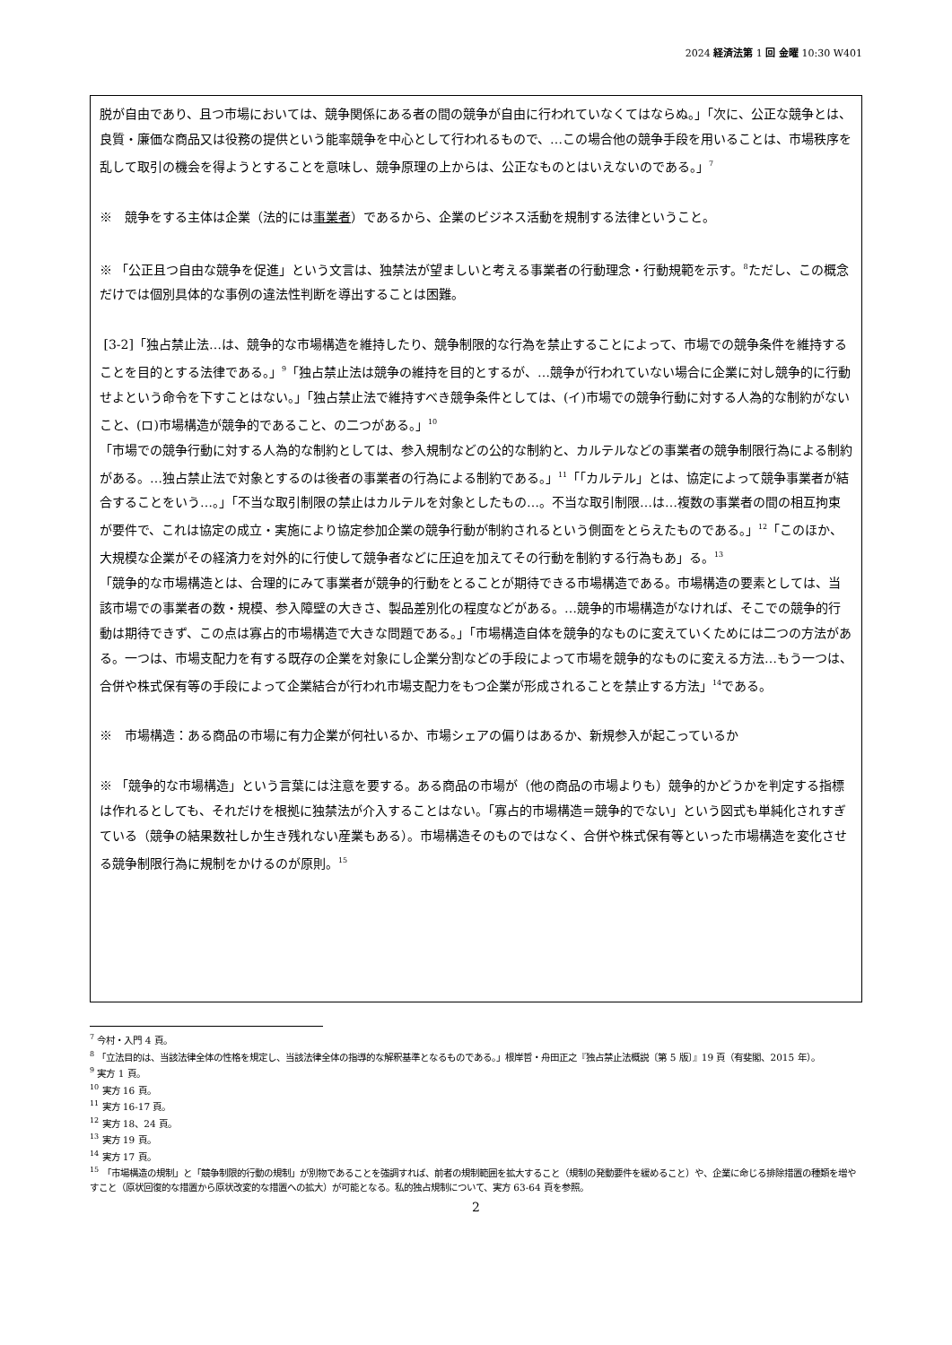2024 経済法第 1 回 金曜 10:30 W401
脱が自由であり、且つ市場においては、競争関係にある者の間の競争が自由に行われていなくてはならぬ。」「次に、公正な競争とは、良質・廉価な商品又は役務の提供という能率競争を中心として行われるもので、…この場合他の競争手段を用いることは、市場秩序を乱して取引の機会を得ようとすることを意味し、競争原理の上からは、公正なものとはいえないのである。」<sup>7</sup>
※　競争をする主体は企業（法的には事業者）であるから、企業のビジネス活動を規制する法律ということ。
※ 「公正且つ自由な競争を促進」という文言は、独禁法が望ましいと考える事業者の行動理念・行動規範を示す。<sup>8</sup>ただし、この概念だけでは個別具体的な事例の違法性判断を導出することは困難。
[3-2]「独占禁止法…は、競争的な市場構造を維持したり、競争制限的な行為を禁止することによって、市場での競争条件を維持することを目的とする法律である。」<sup>9</sup>「独占禁止法は競争の維持を目的とするが、…競争が行われていない場合に企業に対し競争的に行動せよという命令を下すことはない。」「独占禁止法で維持すべき競争条件としては、(イ)市場での競争行動に対する人為的な制約がないこと、(ロ)市場構造が競争的であること、の二つがある。」<sup>10</sup>
「市場での競争行動に対する人為的な制約としては、参入規制などの公的な制約と、カルテルなどの事業者の競争制限行為による制約がある。…独占禁止法で対象とするのは後者の事業者の行為による制約である。」<sup>11</sup>「「カルテル」とは、協定によって競争事業者が結合することをいう…。」「不当な取引制限の禁止はカルテルを対象としたもの…。不当な取引制限…は…複数の事業者の間の相互拘束が要件で、これは協定の成立・実施により協定参加企業の競争行動が制約されるという側面をとらえたものである。」<sup>12</sup>「このほか、大規模な企業がその経済力を対外的に行使して競争者などに圧迫を加えてその行動を制約する行為もあ」る。<sup>13</sup>
「競争的な市場構造とは、合理的にみて事業者が競争的行動をとることが期待できる市場構造である。市場構造の要素としては、当該市場での事業者の数・規模、参入障壁の大きさ、製品差別化の程度などがある。…競争的市場構造がなければ、そこでの競争的行動は期待できず、この点は寡占的市場構造で大きな問題である。」「市場構造自体を競争的なものに変えていくためには二つの方法がある。一つは、市場支配力を有する既存の企業を対象にし企業分割などの手段によって市場を競争的なものに変える方法…もう一つは、合併や株式保有等の手段によって企業結合が行われ市場支配力をもつ企業が形成されることを禁止する方法」<sup>14</sup>である。
※　市場構造：ある商品の市場に有力企業が何社いるか、市場シェアの偏りはあるか、新規参入が起こっているか
※ 「競争的な市場構造」という言葉には注意を要する。ある商品の市場が（他の商品の市場よりも）競争的かどうかを判定する指標は作れるとしても、それだけを根拠に独禁法が介入することはない。「寡占的市場構造＝競争的でない」という図式も単純化されすぎている（競争の結果数社しか生き残れない産業もある）。市場構造そのものではなく、合併や株式保有等といった市場構造を変化させる競争制限行為に規制をかけるのが原則。<sup>15</sup>
<sup>7</sup> 今村・入門 4 頁。
<sup>8</sup> 「立法目的は、当該法律全体の性格を規定し、当該法律全体の指導的な解釈基準となるものである。」根岸哲・舟田正之『独占禁止法概説〔第 5 版〕』19 頁（有斐閣、2015 年）。
<sup>9</sup> 実方 1 頁。
<sup>10</sup> 実方 16 頁。
<sup>11</sup> 実方 16-17 頁。
<sup>12</sup> 実方 18、24 頁。
<sup>13</sup> 実方 19 頁。
<sup>14</sup> 実方 17 頁。
<sup>15</sup> 「市場構造の規制」と「競争制限的行動の規制」が別物であることを強調すれば、前者の規制範囲を拡大すること（規制の発動要件を緩めること）や、企業に命じる排除措置の種類を増やすこと（原状回復的な措置から原状改変的な措置への拡大）が可能となる。私的独占規制について、実方 63-64 頁を参照。
2